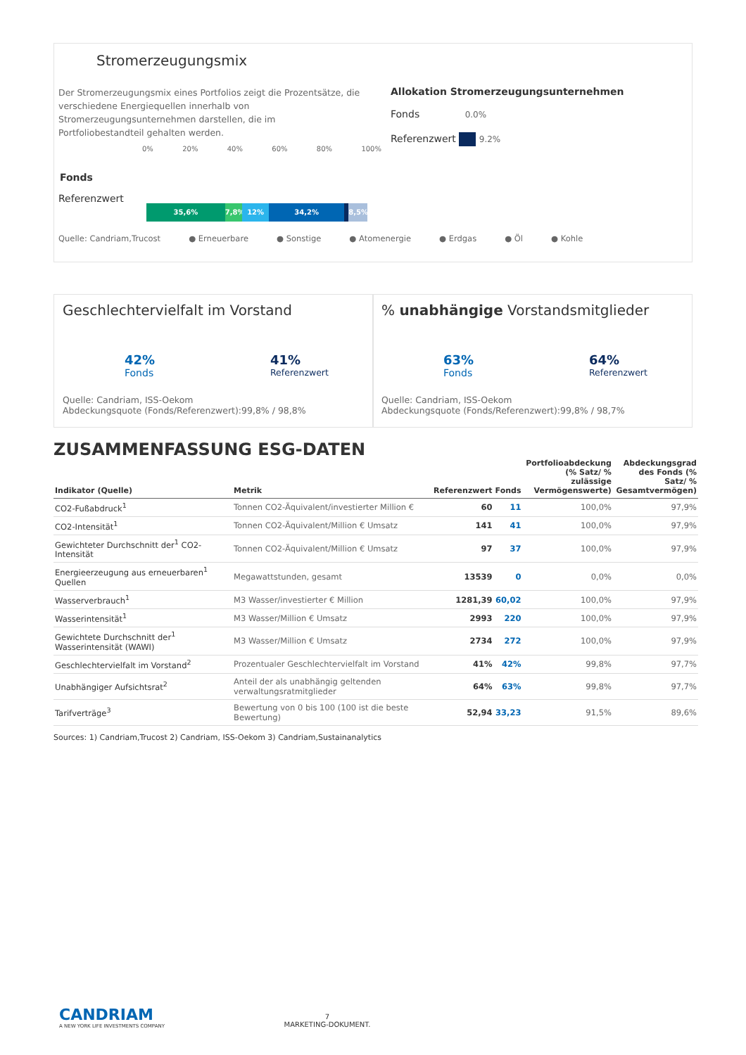Stromerzeugungsmix
Der Stromerzeugungsmix eines Portfolios zeigt die Prozentsätze, die verschiedene Energiequellen innerhalb von Stromerzeugungsunternehmen darstellen, die im Portfoliobestandteil gehalten werden.
0% 20% 40% 60% 80% 100%
Fonds
Referenzwert
35,6% 7,8% 12% 34,2% 8,5%
Quelle: Candriam,Trucost ● Erneuerbare ● Sonstige ● Atomenergie ● Erdgas ● Öl ● Kohle
Allokation Stromerzeugungsunternehmen
Fonds 0.0%
Referenzwert 9.2%
Geschlechtervielfalt im Vorstand
42%
Fonds
41%
Referenzwert
Quelle: Candriam, ISS-Oekom
Abdeckungsquote (Fonds/Referenzwert):99,8% / 98,8%
% unabhängige Vorstandsmitglieder
63%
Fonds
64%
Referenzwert
Quelle: Candriam, ISS-Oekom
Abdeckungsquote (Fonds/Referenzwert):99,8% / 98,7%
ZUSAMMENFASSUNG ESG-DATEN
| Indikator (Quelle) | Metrik | Referenzwert | Fonds | Portfolioabdeckung (% Satz/ % zulässige Vermögenswerte) | Abdeckungsgrad des Fonds (% Satz/ % Gesamtvermögen) |
| --- | --- | --- | --- | --- | --- |
| CO2-Fußabdruck<sup>1</sup> | Tonnen CO2-Äquivalent/investierter Million € | 60 | 11 | 100,0% | 97,9% |
| CO2-Intensität<sup>1</sup> | Tonnen CO2-Äquivalent/Million € Umsatz | 141 | 41 | 100,0% | 97,9% |
| Gewichteter Durchschnitt der<sup>1</sup> CO2-Intensität | Tonnen CO2-Äquivalent/Million € Umsatz | 97 | 37 | 100,0% | 97,9% |
| Energieerzeugung aus erneuerbaren<sup>1</sup> Quellen | Megawattstunden, gesamt | 13539 | 0 | 0,0% | 0,0% |
| Wasserverbrauch<sup>1</sup> | M3 Wasser/investierter € Million | 1281,39 | 60,02 | 100,0% | 97,9% |
| Wasserintensität<sup>1</sup> | M3 Wasser/Million € Umsatz | 2993 | 220 | 100,0% | 97,9% |
| Gewichtete Durchschnitt der<sup>1</sup> Wasserintensität (WAWI) | M3 Wasser/Million € Umsatz | 2734 | 272 | 100,0% | 97,9% |
| Geschlechtervielfalt im Vorstand<sup>2</sup> | Prozentualer Geschlechtervielfalt im Vorstand | 41% | 42% | 99,8% | 97,7% |
| Unabhängiger Aufsichtsrat<sup>2</sup> | Anteil der als unabhängig geltenden verwaltungsratmitglieder | 64% | 63% | 99,8% | 97,7% |
| Tarifverträge<sup>3</sup> | Bewertung von 0 bis 100 (100 ist die beste Bewertung) | 52,94 | 33,23 | 91,5% | 89,6% |
Sources: 1) Candriam,Trucost 2) Candriam, ISS-Oekom 3) Candriam,Sustainanalytics
CANDRIAM
A NEW YORK LIFE INVESTMENTS COMPANY
7
MARKETING-DOKUMENT.